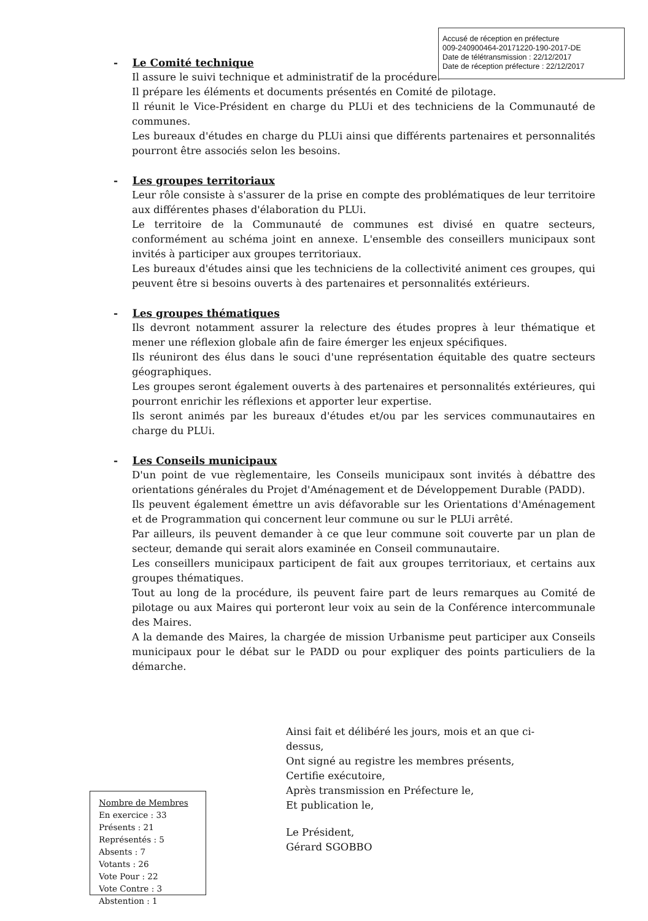Accusé de réception en préfecture
009-240900464-20171220-190-2017-DE
Date de télétransmission : 22/12/2017
Date de réception préfecture : 22/12/2017
- Le Comité technique
Il assure le suivi technique et administratif de la procédure.
Il prépare les éléments et documents présentés en Comité de pilotage.
Il réunit le Vice-Président en charge du PLUi et des techniciens de la Communauté de communes.
Les bureaux d'études en charge du PLUi ainsi que différents partenaires et personnalités pourront être associés selon les besoins.
- Les groupes territoriaux
Leur rôle consiste à s'assurer de la prise en compte des problématiques de leur territoire aux différentes phases d'élaboration du PLUi.
Le territoire de la Communauté de communes est divisé en quatre secteurs, conformément au schéma joint en annexe. L'ensemble des conseillers municipaux sont invités à participer aux groupes territoriaux.
Les bureaux d'études ainsi que les techniciens de la collectivité animent ces groupes, qui peuvent être si besoins ouverts à des partenaires et personnalités extérieurs.
- Les groupes thématiques
Ils devront notamment assurer la relecture des études propres à leur thématique et mener une réflexion globale afin de faire émerger les enjeux spécifiques.
Ils réuniront des élus dans le souci d'une représentation équitable des quatre secteurs géographiques.
Les groupes seront également ouverts à des partenaires et personnalités extérieures, qui pourront enrichir les réflexions et apporter leur expertise.
Ils seront animés par les bureaux d'études et/ou par les services communautaires en charge du PLUi.
- Les Conseils municipaux
D'un point de vue règlementaire, les Conseils municipaux sont invités à débattre des orientations générales du Projet d'Aménagement et de Développement Durable (PADD).
Ils peuvent également émettre un avis défavorable sur les Orientations d'Aménagement et de Programmation qui concernent leur commune ou sur le PLUi arrêté.
Par ailleurs, ils peuvent demander à ce que leur commune soit couverte par un plan de secteur, demande qui serait alors examinée en Conseil communautaire.
Les conseillers municipaux participent de fait aux groupes territoriaux, et certains aux groupes thématiques.
Tout au long de la procédure, ils peuvent faire part de leurs remarques au Comité de pilotage ou aux Maires qui porteront leur voix au sein de la Conférence intercommunale des Maires.
A la demande des Maires, la chargée de mission Urbanisme peut participer aux Conseils municipaux pour le débat sur le PADD ou pour expliquer des points particuliers de la démarche.
Ainsi fait et délibéré les jours, mois et an que ci-dessus,
Ont signé au registre les membres présents,
Certifie exécutoire,
Après transmission en Préfecture le,
Et publication le,
Le Président,
Gérard SGOBBO
Nombre de Membres
En exercice : 33
Présents : 21
Représentés : 5
Absents : 7
Votants : 26
Vote Pour : 22
Vote Contre : 3
Abstention : 1